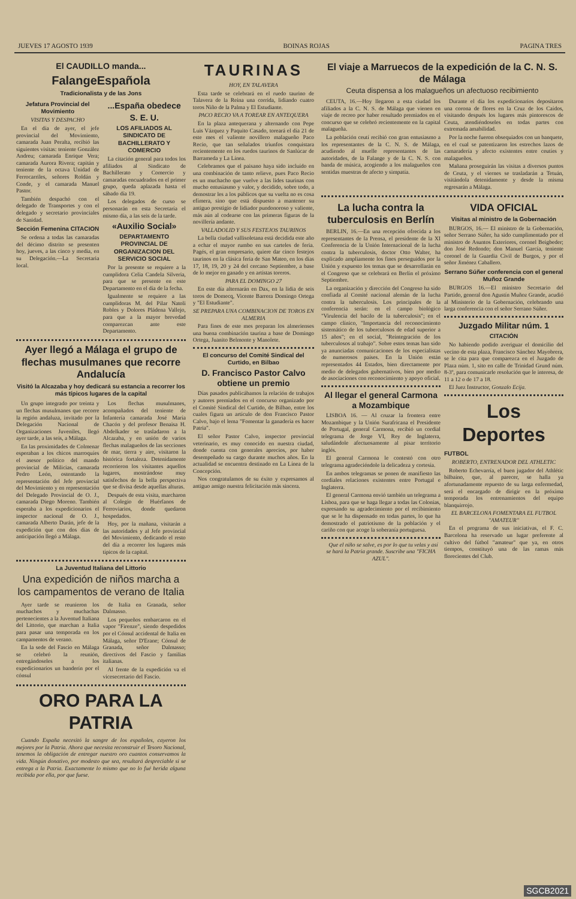JUEVES 17 AGOSTO 1939 BOINAS ROJAS PAGINA TRES
El CAUDILLO manda...
FalangeEspañola
Tradicionalista y de las Jons
Jefatura Provincial del Movimiento
VISITAS Y DESPACHO
En el día de ayer, el jefe provincial del Movimiento, camarada Juan Peralta, recibió las siguientes visitas: teniente González Andreu; camarada Enrique Vera; camarada Aurora Rivera; capitán y teniente de la octava Unidad de Ferrocarriles, señores Roldán y Conde, y el camarada Manuel Pastor.
También despachó con el delegado de Transportes y con el delegado y secretario provinciales de Sanidad.
Sección Femenina CITACION
Se ordena a todas las camaradas del décimo distrito se presenten hoy, jueves, a las cinco y media, en su Delegación.—La Secretaria local.
...España obedece
S. E. U.
LOS AFILIADOS AL SINDICATO DE BACHILLERATO Y COMERCIO
La citación general para todos los afiliados al Sindicato de Bachillerato y Comercio y camaradas encuadrados en el primer grupo, queda aplazada hasta el sábado día 19.
Los delegados de curso se personarán en esta Secretaría el mismo día, a las seis de la tarde.
«Auxilio Social»
DEPARTAMENTO PROVINCIAL DE ORGANIZACION DEL SERVICIO SOCIAL
Por la presente se requiere a la cumplidora Celia Candela Silveria, para que se presente en este Departamento en el día de la fecha.
Igualmente se requiere a las cumplidoras M. del Pilar Natoli Robles y Dolores Pládena Vallejo, para que a la mayor brevedad comparezcan ante este Departamento.
Ayer llegó a Málaga el grupo de flechas musulmanes que recorre Andalucía
Visitó la Alcazaba y hoy dedicará su estancia a recorrer los más típicos lugares de la capital
Un grupo integrado por treinta y un flechas musulmanes que recorre la región andaluza, invitado por la Delegación Nacional de Organizaciones Juveniles, llegó ayer tarde, a las seis, a Málaga.
En las proximidades de Colmenar esperaban a los chicos marroquíes el asesor político del mando provincial de Milicias, camarada Pedro León, ostentando la representación del Jefe provincial del Movimiento y en representación del Delegado Provincial de O. J., camarada Diego Moreno. También esperaba a los expedicionarios el inspector nacional de O. J., camarada Alberto Durán, jefe de la expedición que con dos días de anticipación llegó a Málaga.
Los flechas musulmanes, acompañados del teniente de Infantería camarada José María Chacón y del profesor Benaisa H. Abdelkader se trasladaron a la Alcazaba, y en unión de varios flechas malagueños de las secciones de mar, tierra y aire, visitaron la histórica fortaleza. Detenidamente recorrieron los visitantes aquellos lugares, mostrándose muy satisfechos de la bella perspectiva que se divisa desde aquellas alturas.
Después de esta visita, marcharon al Colegio de Huérfanos de Ferroviarios, donde quedaron hospedados.
Hoy, por la mañana, visitarán a las autoridades y al Jefe provincial del Movimiento, dedicando el resto del día a recorrer los lugares más típicos de la capital.
La Juventud Italiana del Littorio
Una expedición de niños marcha a los campamentos de verano de Italia
Ayer tarde se reunieron los muchachos y muchachas pertenecientes a la Juventud Italiana del Littorio, que marchan a Italia para pasar una temporada en los campamentos de verano.
En la sede del Fascio en Málaga se celebró la reunión, entregándoseles a los expedicionarios un banderín por el cónsul
de Italia en Granada, señor Dalmasso.
Los pequeños embarcaron en el vapor "Firenze", siendo despedidos por el Cónsul accidental de Italia en Málaga, señor D'Erane; Cónsul de Granada, señor Dalmasso; directivos del Fascio y familias italianas.
Al frente de la expedición va el vicesecretario del Fascio.
ORO PARA LA PATRIA
Cuando España necesitó la sangre de los españoles, cayeron los mejores por la Patria. Ahora que necesita reconstruir el Tesoro Nacional, tenemos la obligación de entregar nuestro oro cuantos conservamos la vida. Ningún donativo, por modesto que sea, resultará despreciable si se entrega a la Patria. Exactamente lo mismo que no lo fué herida alguna recibida por ella, por que fuese.
TAURINAS
HOY, EN TALAVERA
Esta tarde se celebrará en el ruedo taurino de Talavera de la Reina una corrida, lidiando cuatro toros Niño de la Palma y El Estudiante.
PACO RECIO VA A TOREAR EN ANTEQUERA
En la plaza antequerana y alternando con Pepe Luis Vázquez y Paquito Casado, toreará el día 21 de este mes el valiente novillero malagueño Paco Recio, que tan señalados triunfos conquistara recientemente en los ruedos taurinos de Sanlúcar de Barrameda y La Línea.
Celebramos que el paisano haya sido incluído en una combinación de tanto relieve, pues Paco Recio es un muchacho que vuelve a las lides taurinas con mucho entusiasmo y valor, y decidido, sobre todo, a demostrar les a los públicos que su vuelta no es cosa efímera, sino que está dispuesto a mantener su antiguo prestigio de lidiador pundonoroso y valiente, más aún al codearse con las primeras figuras de la novillería andante.
VALLADOLID Y SUS FESTEJOS TAURINOS
La bella ciudad vallisoletana está decidida este año a echar el mayor rumbo en sus carteles de feria. Pagés, el gran empresario, quiere dar cinco festejos taurinos en la clásica feria de San Mateo, en los días 17, 18, 19, 20 y 24 del cercano Septiembre, a base de lo mejor en ganado y en artistas toreros.
PARA EL DOMINGO 27
En este día alternarán en Dax, en la lidia de seis toros de Domecq, Vicente Barrera Domingo Ortega y "El Estudiante".
SE PREPARA UNA COMBINACION DE TOROS EN ALMERIA
Para fines de este mes preparan los almerienses una buena combinación taurina a base de Domingo Ortega, Juanito Belmonte y Manolete.
El concurso del Comité Sindical del Curtido, en Bilbao
D. Francisco Pastor Calvo obtiene un premio
Días pasados publicábamos la relación de trabajos y autores premiados en el concurso organizado por el Comité Sindical del Curtido, de Bilbao, entre los cuales figura un artículo de don Francisco Pastor Calvo, bajo el lema "Fomentar la ganadería es hacer Patria".
El señor Pastor Calvo, inspector provincial veterinario, es muy conocido en nuestra ciudad, donde cuenta con generales aprecios, por haber desempeñado su cargo durante muchos años. En la actualidad se encuentra destinado en La Línea de la Concepción.
Nos congratulamos de su éxito y expresamos al antiguo amigo nuestra felicitación más sincera.
El viaje a Marruecos de la expedición de la C. N. S. de Málaga
Ceuta dispensa a los malagueños un afectuoso recibimiento
CEUTA, 16.—Hoy llegaron a esta ciudad los afiliados a la C. N. S. de Málaga que vienen en viaje de recreo por haber resultado premiados en el concurso que se celebró recientemente en la capital malagueña.
La población ceutí recibió con gran entusiasmo a los representantes de la C. N. S. de Málaga, acudiendo al muelle representantes de las autoridades, de la Falange y de la C. N. S. con banda de música, acogiendo a los malagueños con sentidas muestras de afecto y simpatía.
Durante el día los expedicionarios depositaron una corona de flores en la Cruz de los Caídos, visitando después los lugares más pintorescos de Ceuta, atendiéndoseles en todas partes con extremada amabilidad.
Por la noche fueron obsequiados con un banquete, en el cual se patentizaron los estrechos lazos de camaradería y afecto existentes entre ceutíes y malagueños.
Mañana proseguirán las visitas a diversos puntos de Ceuta, y el viernes se trasladarán a Tetuán, visitándola detenidamente y desde la misma regresarán a Málaga.
La lucha contra la tuberculosis en Berlín
BERLIN, 16.—En una recepción ofrecida a los representantes de la Prensa, el presidente de la XI Conferencia de la Unión Internacional de la lucha contra la tuberculosis, doctor Otto Walter, ha explicado ampliamente los fines perseguidos por la Unión y expuesto los temas que se desarrollarán en el Congreso que se celebrará en Berlín el próximo Septiembre.
La organización y dirección del Congreso ha sido confiada al Comité nacional alemán de la lucha contra la tuberculosis. Los principales de la conferencia serán: en el campo biológico "Virulencia del bacilo de la tuberculosis"; en el campo clínico, "Importancia del reconocimiento sistemático de los tuberculosos de edad superior a 15 años"; en el social, "Reintegración de los tuberculosos al trabajo". Sobre estos temas han sido ya anunciadas comunicaciones de los especialistas de numerosos países. En la Unión están representados 44 Estados, bien directamente por medio de delegados gubernativos, bien por medio de asociaciones con reconocimiento y apoyo oficial.
Al llegar el general Carmona a Mozambique
LISBOA 16. — Al cruzar la frontera entre Mozambique y la Unión Surafricana el Presidente de Portugal, general Carmona, recibió un cordial telegrama de Jorge VI, Rey de Inglaterra, saludándole afectuosamente al pisar territorio inglés.
El general Carmona le contestó con otro telegrama agradeciéndole la delicadeza y cortesía.
En ambos telegramas se ponen de manifiesto las cordiales relaciones existentes entre Portugal e Inglaterra.
El general Carmona envió también un telegrama a Lisboa, para que se haga llegar a todas las Colonias, expresando su agradecimiento por el recibimiento que se le ha dispensado en todas partes, lo que ha demostrado el patriotismo de la población y el cariño con que acoge la soberanía portuguesa.
Que el niño se salve, es por lo que tu velas y así se hará la Patria grande. Suscribe una "FICHA AZUL".
VIDA OFICIAL
Visitas al ministro de la Gobernación
BURGOS, 16.— El ministro de la Gobernación, señor Serrano Súñer, ha sido cumplimentado por el ministro de Asuntos Exteriores, coronel Beigbeder; don José Redondo; don Manuel García, teniente coronel de la Guardia Civil de Burgos, y por el señor Jiménez Caballero.
Serrano Súñer conferencia con el general Muñoz Grande
BURGOS 16.—El ministro Secretario del Partido, general don Agustín Muñoz Grande, acudió al Ministerio de la Gobernación, celebrando una larga conferencia con el señor Serrano Súñer.
Juzgado Militar núm. 1
CITACIÓN
No habiendo podido averiguar el domicilio del vecino de esta plaza, Francisco Sánchez Mayobrera, se le cita para que comparezca en el Juzgado de Plaza núm. 1, sito en calle de Trinidad Grund núm. 8-3º, para comunicarle resolución que le interesa, de 11 a 12 o de 17 a 18.
El Juez Instructor, Gonzalo Ecija.
Los Deportes
FUTBOL
ROBERTO, ENTRENADOR DEL ATHLETIC
Roberto Echevarría, el buen jugador del Athlétic bilbaíno, que, al parecer, se halla ya afortunadamente repuesto de su larga enfermedad, será el encargado de dirigir en la próxima temporada los entrenamientos del equipo blanquirrojo.
EL BARCELONA FOMENTARA EL FUTBOL "AMATEUR"
En el programa de sus iniciativas, el F. C. Barcelona ha reservado un lugar preferente al cultivo del fútbol "amateur" que ya, en otros tiempos, constituyó una de las ramas más florecientes del Club.
SGCB2021